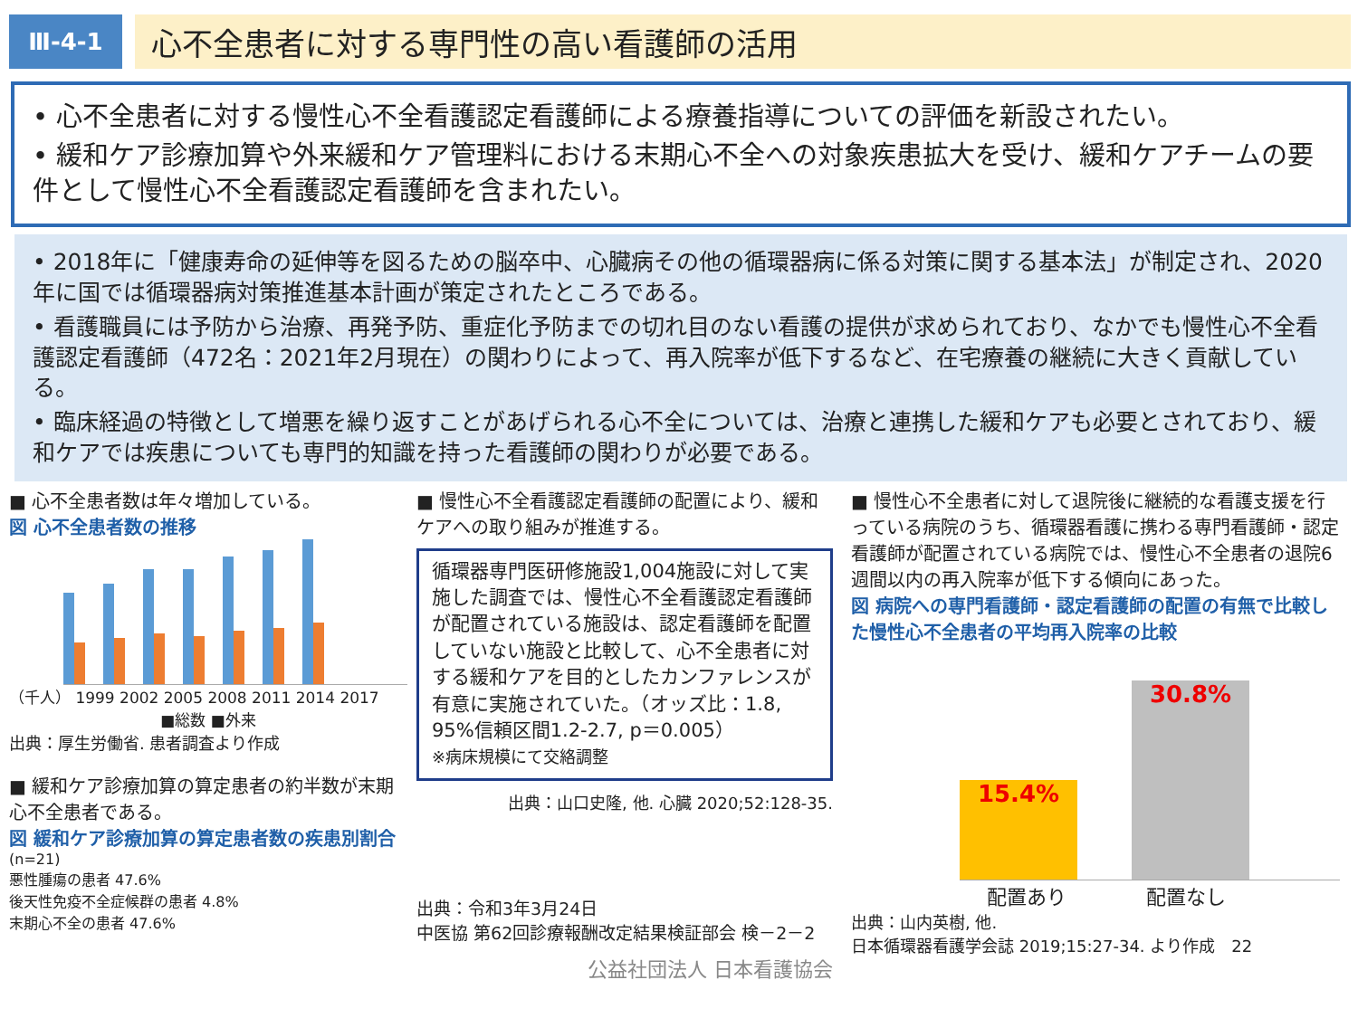Ⅲ-4-1
心不全患者に対する専門性の高い看護師の活用
• 心不全患者に対する慢性心不全看護認定看護師による療養指導についての評価を新設されたい。
• 緩和ケア診療加算や外来緩和ケア管理料における末期心不全への対象疾患拡大を受け、緩和ケアチームの要件として慢性心不全看護認定看護師を含まれたい。
• 2018年に「健康寿命の延伸等を図るための脳卒中、心臓病その他の循環器病に係る対策に関する基本法」が制定され、2020年に国では循環器病対策推進基本計画が策定されたところである。
• 看護職員には予防から治療、再発予防、重症化予防までの切れ目のない看護の提供が求められており、なかでも慢性心不全看護認定看護師（472名：2021年2月現在）の関わりによって、再入院率が低下するなど、在宅療養の継続に大きく貢献している。
• 臨床経過の特徴として増悪を繰り返すことがあげられる心不全については、治療と連携した緩和ケアも必要とされており、緩和ケアでは疾患についても専門的知識を持った看護師の関わりが必要である。
■ 心不全患者数は年々増加している。
図 心不全患者数の推移
（千人） 1999 2002 2005 2008 2011 2014 2017
■総数 ■外来
出典：厚生労働省. 患者調査より作成
■ 緩和ケア診療加算の算定患者の約半数が末期心不全患者である。
図 緩和ケア診療加算の算定患者数の疾患別割合
(n=21)
悪性腫瘍の患者 47.6%
後天性免疫不全症候群の患者 4.8%
末期心不全の患者 47.6%
■ 慢性心不全看護認定看護師の配置により、緩和ケアへの取り組みが推進する。
循環器専門医研修施設1,004施設に対して実施した調査では、慢性心不全看護認定看護師が配置されている施設は、認定看護師を配置していない施設と比較して、心不全患者に対する緩和ケアを目的としたカンファレンスが有意に実施されていた。（オッズ比：1.8, 95%信頼区間1.2-2.7, p＝0.005）
※病床規模にて交絡調整
出典：山口史隆, 他. 心臓 2020;52:128-35.
出典：令和3年3月24日
中医協 第62回診療報酬改定結果検証部会 検－2－2
公益社団法人 日本看護協会
■ 慢性心不全患者に対して退院後に継続的な看護支援を行っている病院のうち、循環器看護に携わる専門看護師・認定看護師が配置されている病院では、慢性心不全患者の退院6週間以内の再入院率が低下する傾向にあった。
図 病院への専門看護師・認定看護師の配置の有無で比較した慢性心不全患者の平均再入院率の比較
15.4%
30.8%
配置あり　　　　配置なし
出典：山内英樹, 他.
日本循環器看護学会誌 2019;15:27-34. より作成　22